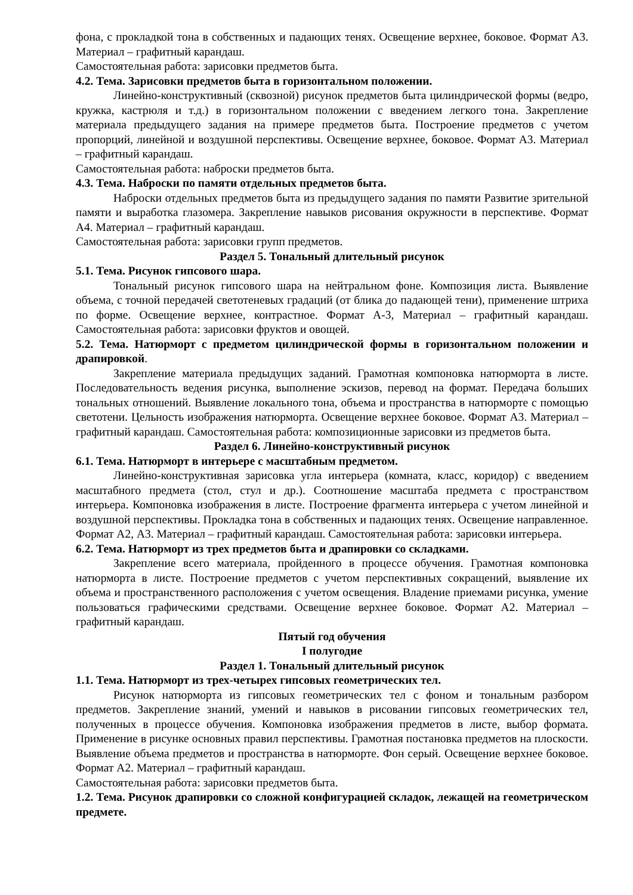фона, с прокладкой тона в собственных и падающих тенях. Освещение верхнее, боковое. Формат А3. Материал – графитный карандаш.
Самостоятельная работа: зарисовки предметов быта.
4.2. Тема. Зарисовки предметов быта в горизонтальном положении.
Линейно-конструктивный (сквозной) рисунок предметов быта цилиндрической формы (ведро, кружка, кастрюля и т.д.) в горизонтальном положении с введением легкого тона. Закрепление материала предыдущего задания на примере предметов быта. Построение предметов с учетом пропорций, линейной и воздушной перспективы. Освещение верхнее, боковое. Формат А3. Материал – графитный карандаш.
Самостоятельная работа: наброски предметов быта.
4.3. Тема. Наброски по памяти отдельных предметов быта.
Наброски отдельных предметов быта из предыдущего задания по памяти Развитие зрительной памяти и выработка глазомера. Закрепление навыков рисования окружности в перспективе. Формат А4. Материал – графитный карандаш.
Самостоятельная работа: зарисовки групп предметов.
Раздел 5. Тональный длительный рисунок
5.1. Тема. Рисунок гипсового шара.
Тональный рисунок гипсового шара на нейтральном фоне. Композиция листа. Выявление объема, с точной передачей светотеневых градаций (от блика до падающей тени), применение штриха по форме. Освещение верхнее, контрастное. Формат А-3, Материал – графитный карандаш. Самостоятельная работа: зарисовки фруктов и овощей.
5.2. Тема. Натюрморт с предметом цилиндрической формы в горизонтальном положении и драпировкой.
Закрепление материала предыдущих заданий. Грамотная компоновка натюрморта в листе. Последовательность ведения рисунка, выполнение эскизов, перевод на формат. Передача больших тональных отношений. Выявление локального тона, объема и пространства в натюрморте с помощью светотени. Цельность изображения натюрморта. Освещение верхнее боковое. Формат А3. Материал – графитный карандаш. Самостоятельная работа: композиционные зарисовки из предметов быта.
Раздел 6. Линейно-конструктивный рисунок
6.1. Тема. Натюрморт в интерьере с масштабным предметом.
Линейно-конструктивная зарисовка угла интерьера (комната, класс, коридор) с введением масштабного предмета (стол, стул и др.). Соотношение масштаба предмета с пространством интерьера. Компоновка изображения в листе. Построение фрагмента интерьера с учетом линейной и воздушной перспективы. Прокладка тона в собственных и падающих тенях. Освещение направленное. Формат А2, А3. Материал – графитный карандаш. Самостоятельная работа: зарисовки интерьера.
6.2. Тема. Натюрморт из трех предметов быта и драпировки со складками.
Закрепление всего материала, пройденного в процессе обучения. Грамотная компоновка натюрморта в листе. Построение предметов с учетом перспективных сокращений, выявление их объема и пространственного расположения с учетом освещения. Владение приемами рисунка, умение пользоваться графическими средствами. Освещение верхнее боковое. Формат А2. Материал – графитный карандаш.
Пятый год обучения
I полугодие
Раздел 1. Тональный длительный рисунок
1.1. Тема. Натюрморт из трех-четырех гипсовых геометрических тел.
Рисунок натюрморта из гипсовых геометрических тел с фоном и тональным разбором предметов. Закрепление знаний, умений и навыков в рисовании гипсовых геометрических тел, полученных в процессе обучения. Компоновка изображения предметов в листе, выбор формата. Применение в рисунке основных правил перспективы. Грамотная постановка предметов на плоскости. Выявление объема предметов и пространства в натюрморте. Фон серый. Освещение верхнее боковое. Формат А2. Материал – графитный карандаш.
Самостоятельная работа: зарисовки предметов быта.
1.2. Тема. Рисунок драпировки со сложной конфигурацией складок, лежащей на геометрическом предмете.